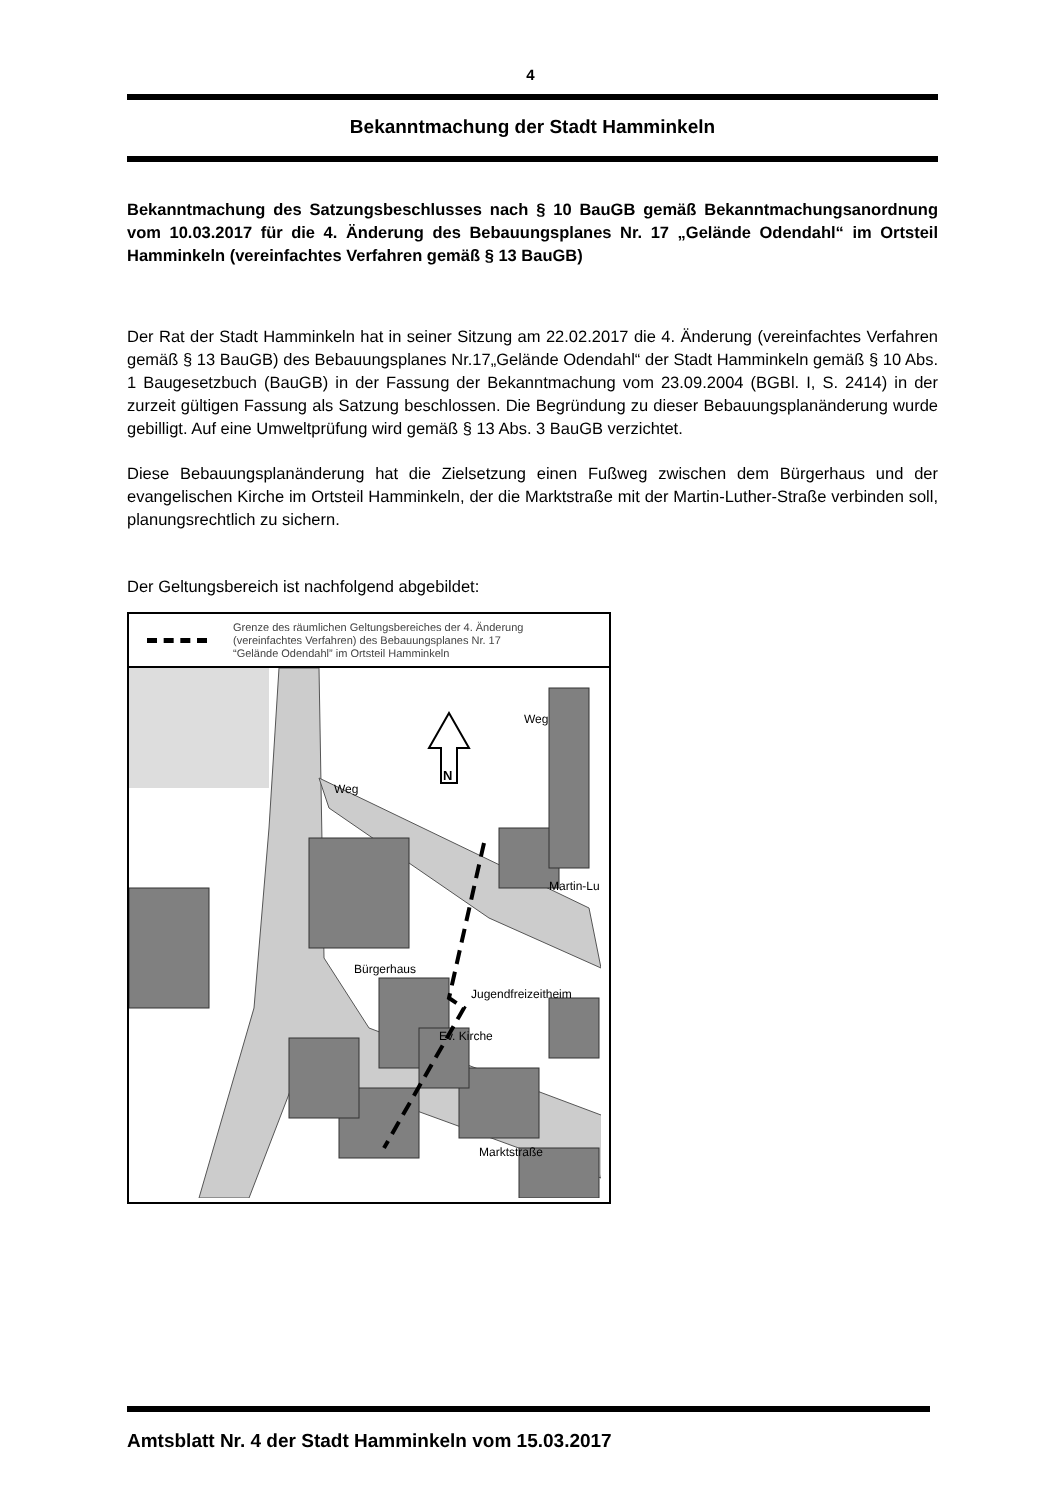4
Bekanntmachung der Stadt Hamminkeln
Bekanntmachung des Satzungsbeschlusses nach § 10 BauGB gemäß Bekanntmachungsanordnung vom 10.03.2017 für die 4. Änderung des Bebauungsplanes Nr. 17 „Gelände Odendahl“ im Ortsteil Hamminkeln (vereinfachtes Verfahren gemäß § 13 BauGB)
Der Rat der Stadt Hamminkeln hat in seiner Sitzung am 22.02.2017 die 4. Änderung (vereinfachtes Verfahren gemäß § 13 BauGB) des Bebauungsplanes Nr.17„Gelände Odendahl“ der Stadt Hamminkeln gemäß § 10 Abs. 1 Baugesetzbuch (BauGB) in der Fassung der Bekanntmachung vom 23.09.2004 (BGBl. I, S. 2414) in der zurzeit gültigen Fassung als Satzung beschlossen. Die Begründung zu dieser Bebauungsplanänderung wurde gebilligt. Auf eine Umweltprüfung wird gemäß § 13 Abs. 3 BauGB verzichtet.
Diese Bebauungsplanänderung hat die Zielsetzung einen Fußweg zwischen dem Bürgerhaus und der evangelischen Kirche im Ortsteil Hamminkeln, der die Marktstraße mit der Martin-Luther-Straße verbinden soll, planungsrechtlich zu sichern.
Der Geltungsbereich ist nachfolgend abgebildet:
Grenze des räumlichen Geltungsbereiches der 4. Änderung
(vereinfachtes Verfahren) des Bebauungsplanes Nr. 17
“Gelände Odendahl” im Ortsteil Hamminkeln
N
Bürgerhaus
Jugendfreizeitheim
Ev. Kirche
Martin-Lu
Marktstraße
Weg
Weg
Amtsblatt Nr. 4 der Stadt Hamminkeln vom 15.03.2017